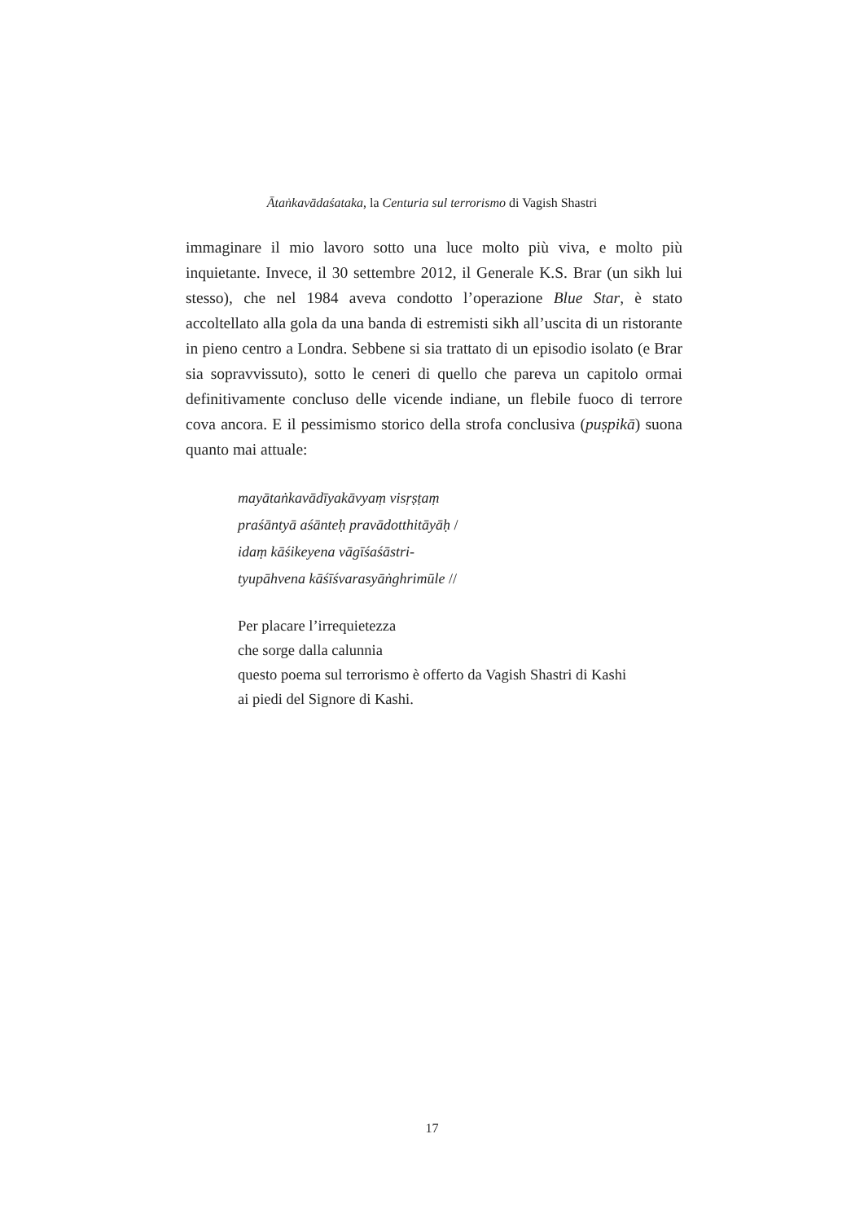Ātaṅkavādaśataka, la Centuria sul terrorismo di Vagish Shastri
immaginare il mio lavoro sotto una luce molto più viva, e molto più inquietante. Invece, il 30 settembre 2012, il Generale K.S. Brar (un sikh lui stesso), che nel 1984 aveva condotto l’operazione Blue Star, è stato accoltellato alla gola da una banda di estremisti sikh all’uscita di un ristorante in pieno centro a Londra. Sebbene si sia trattato di un episodio isolato (e Brar sia sopravvissuto), sotto le ceneri di quello che pareva un capitolo ormai definitivamente concluso delle vicende indiane, un flebile fuoco di terrore cova ancora. E il pessimismo storico della strofa conclusiva (puṣpikā) suona quanto mai attuale:
mayātaṅkavādīyakāvyaṃ visṛṣṭaṃ
praśāntyā aśānteḥ pravādotthitāyāḥ /
idaṃ kāśikeyena vāgīśaśāstri-
tyupāhvena kāśīśvarasyāṅghrimūle //
Per placare l’irrequietezza
che sorge dalla calunnia
questo poema sul terrorismo è offerto da Vagish Shastri di Kashi
ai piedi del Signore di Kashi.
17